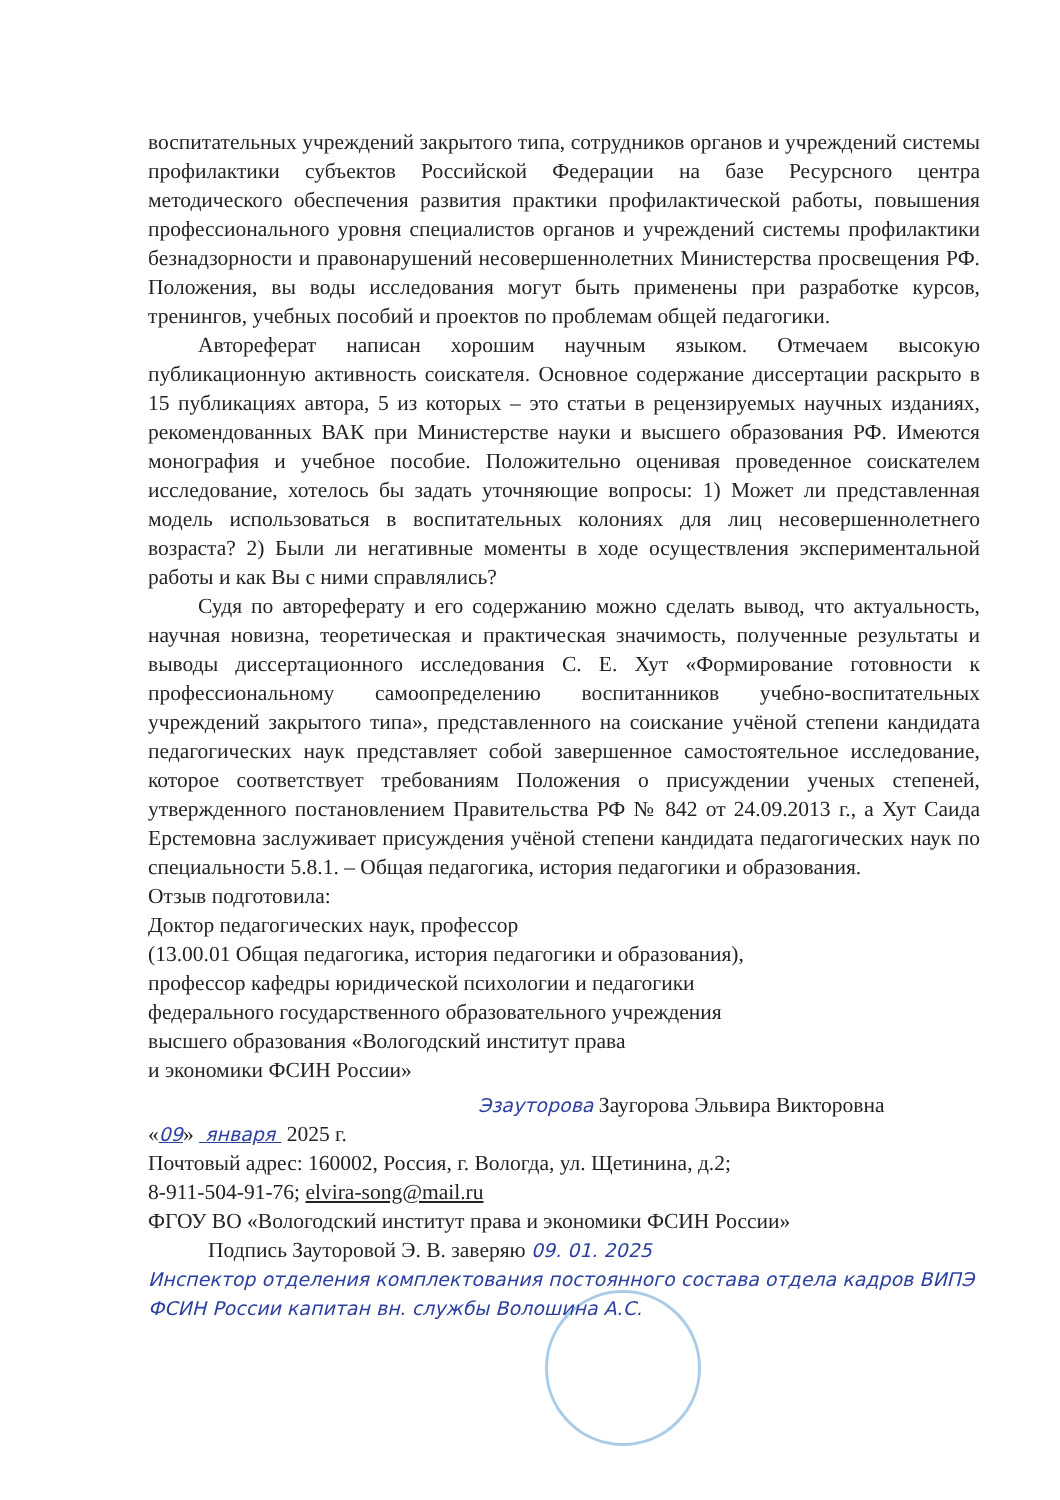воспитательных учреждений закрытого типа, сотрудников органов и учреждений системы профилактики субъектов Российской Федерации на базе Ресурсного центра методического обеспечения развития практики профилактической работы, повышения профессионального уровня специалистов органов и учреждений системы профилактики безнадзорности и правонарушений несовершеннолетних Министерства просвещения РФ. Положения, вы воды исследования могут быть применены при разработке курсов, тренингов, учебных пособий и проектов по проблемам общей педагогики.
Автореферат написан хорошим научным языком. Отмечаем высокую публикационную активность соискателя. Основное содержание диссертации раскрыто в 15 публикациях автора, 5 из которых – это статьи в рецензируемых научных изданиях, рекомендованных ВАК при Министерстве науки и высшего образования РФ. Имеются монография и учебное пособие. Положительно оценивая проведенное соискателем исследование, хотелось бы задать уточняющие вопросы: 1) Может ли представленная модель использоваться в воспитательных колониях для лиц несовершеннолетнего возраста? 2) Были ли негативные моменты в ходе осуществления экспериментальной работы и как Вы с ними справлялись?
Судя по автореферату и его содержанию можно сделать вывод, что актуальность, научная новизна, теоретическая и практическая значимость, полученные результаты и выводы диссертационного исследования С. Е. Хут «Формирование готовности к профессиональному самоопределению воспитанников учебно-воспитательных учреждений закрытого типа», представленного на соискание учёной степени кандидата педагогических наук представляет собой завершенное самостоятельное исследование, которое соответствует требованиям Положения о присуждении ученых степеней, утвержденного постановлением Правительства РФ № 842 от 24.09.2013 г., а Хут Саида Ерстемовна заслуживает присуждения учёной степени кандидата педагогических наук по специальности 5.8.1. – Общая педагогика, история педагогики и образования.
Отзыв подготовила:
Доктор педагогических наук, профессор
(13.00.01 Общая педагогика, история педагогики и образования),
профессор кафедры юридической психологии и педагогики
федерального государственного образовательного учреждения
высшего образования «Вологодский институт права
и экономики ФСИН России»
Эзауторова Заугорова Эльвира Викторовна
«09» января 2025 г.
Почтовый адрес: 160002, Россия, г. Вологда, ул. Щетинина, д.2;
8-911-504-91-76; elvira-song@mail.ru
ФГОУ ВО «Вологодский институт права и экономики ФСИН России»
Подпись Зауторовой Э. В. заверяю 09. 01. 2025
Инспектор отделения комплектования постоянного состава отдела кадров ВИПЭ ФСИН России капитан вн. службы Волошина А.С.